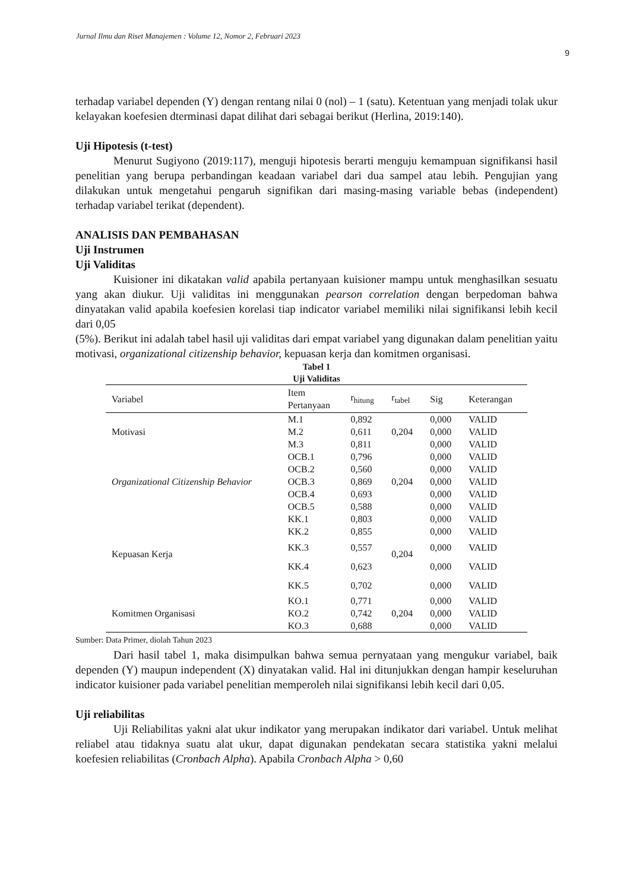Jurnal Ilmu dan Riset Manajemen : Volume 12, Nomor 2, Februari 2023
9
terhadap variabel dependen (Y) dengan rentang nilai 0 (nol) – 1 (satu). Ketentuan yang menjadi tolak ukur kelayakan koefesien dterminasi dapat dilihat dari sebagai berikut (Herlina, 2019:140).
Uji Hipotesis (t-test)
Menurut Sugiyono (2019:117), menguji hipotesis berarti menguju kemampuan signifikansi hasil penelitian yang berupa perbandingan keadaan variabel dari dua sampel atau lebih. Pengujian yang dilakukan untuk mengetahui pengaruh signifikan dari masing-masing variable bebas (independent) terhadap variabel terikat (dependent).
ANALISIS DAN PEMBAHASAN
Uji Instrumen
Uji Validitas
Kuisioner ini dikatakan valid apabila pertanyaan kuisioner mampu untuk menghasilkan sesuatu yang akan diukur. Uji validitas ini menggunakan pearson correlation dengan berpedoman bahwa dinyatakan valid apabila koefesien korelasi tiap indicator variabel memiliki nilai signifikansi lebih kecil dari 0,05
(5%). Berikut ini adalah tabel hasil uji validitas dari empat variabel yang digunakan dalam penelitian yaitu motivasi, organizational citizenship behavior, kepuasan kerja dan komitmen organisasi.
Tabel 1
Uji Validitas
| Variabel | Item Pertanyaan | r<sub>hitung</sub> | r<sub>tabel</sub> | Sig | Keterangan |
| --- | --- | --- | --- | --- | --- |
| Motivasi | M.1 | 0,892 | 0,204 | 0,000 | VALID |
| | M.2 | 0,611 | | 0,000 | VALID |
| | M.3 | 0,811 | | 0,000 | VALID |
| Organizational Citizenship Behavior | OCB.1 | 0,796 | 0,204 | 0,000 | VALID |
| | OCB.2 | 0,560 | | 0,000 | VALID |
| | OCB.3 | 0,869 | | 0,000 | VALID |
| | OCB.4 | 0,693 | | 0,000 | VALID |
| | OCB.5 | 0,588 | | 0,000 | VALID |
| Kepuasan Kerja | KK.1 | 0,803 | 0,204 | 0,000 | VALID |
| | KK.2 | 0,855 | | 0,000 | VALID |
| | KK.3 | 0,557 | | 0,000 | VALID |
| | KK.4 | 0,623 | | 0,000 | VALID |
| | KK.5 | 0,702 | | 0,000 | VALID |
| Komitmen Organisasi | KO.1 | 0,771 | 0,204 | 0,000 | VALID |
| | KO.2 | 0,742 | | 0,000 | VALID |
| | KO.3 | 0,688 | | 0,000 | VALID |
Sumber: Data Primer, diolah Tahun 2023
Dari hasil tabel 1, maka disimpulkan bahwa semua pernyataan yang mengukur variabel, baik dependen (Y) maupun independent (X) dinyatakan valid. Hal ini ditunjukkan dengan hampir keseluruhan indicator kuisioner pada variabel penelitian memperoleh nilai signifikansi lebih kecil dari 0,05.
Uji reliabilitas
Uji Reliabilitas yakni alat ukur indikator yang merupakan indikator dari variabel. Untuk melihat reliabel atau tidaknya suatu alat ukur, dapat digunakan pendekatan secara statistika yakni melalui koefesien reliabilitas (Cronbach Alpha). Apabila Cronbach Alpha > 0,60